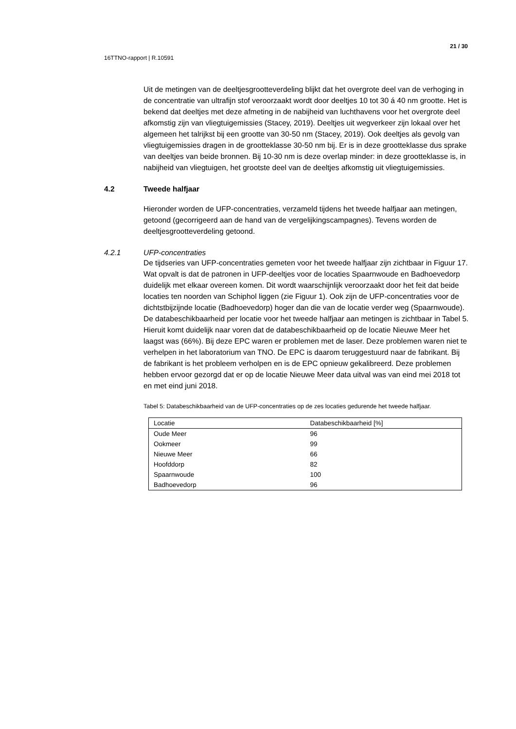21 / 30
16TTNO-rapport | R.10591
Uit de metingen van de deeltjesgrootteverdeling blijkt dat het overgrote deel van de verhoging in de concentratie van ultrafijn stof veroorzaakt wordt door deeltjes 10 tot 30 á 40 nm grootte. Het is bekend dat deeltjes met deze afmeting in de nabijheid van luchthavens voor het overgrote deel afkomstig zijn van vliegtuigemissies (Stacey, 2019). Deeltjes uit wegverkeer zijn lokaal over het algemeen het talrijkst bij een grootte van 30-50 nm (Stacey, 2019). Ook deeltjes als gevolg van vliegtuigemissies dragen in de grootteklasse 30-50 nm bij. Er is in deze grootteklasse dus sprake van deeltjes van beide bronnen. Bij 10-30 nm is deze overlap minder: in deze grootteklasse is, in nabijheid van vliegtuigen, het grootste deel van de deeltjes afkomstig uit vliegtuigemissies.
4.2 Tweede halfjaar
Hieronder worden de UFP-concentraties, verzameld tijdens het tweede halfjaar aan metingen, getoond (gecorrigeerd aan de hand van de vergelijkingscampagnes). Tevens worden de deeltjesgrootteverdeling getoond.
4.2.1 UFP-concentraties
De tijdseries van UFP-concentraties gemeten voor het tweede halfjaar zijn zichtbaar in Figuur 17. Wat opvalt is dat de patronen in UFP-deeltjes voor de locaties Spaarnwoude en Badhoevedorp duidelijk met elkaar overeen komen. Dit wordt waarschijnlijk veroorzaakt door het feit dat beide locaties ten noorden van Schiphol liggen (zie Figuur 1). Ook zijn de UFP-concentraties voor de dichtstbijzijnde locatie (Badhoevedorp) hoger dan die van de locatie verder weg (Spaarnwoude).
De databeschikbaarheid per locatie voor het tweede halfjaar aan metingen is zichtbaar in Tabel 5. Hieruit komt duidelijk naar voren dat de databeschikbaarheid op de locatie Nieuwe Meer het laagst was (66%). Bij deze EPC waren er problemen met de laser. Deze problemen waren niet te verhelpen in het laboratorium van TNO. De EPC is daarom teruggestuurd naar de fabrikant. Bij de fabrikant is het probleem verholpen en is de EPC opnieuw gekalibreerd. Deze problemen hebben ervoor gezorgd dat er op de locatie Nieuwe Meer data uitval was van eind mei 2018 tot en met eind juni 2018.
Tabel 5: Databeschikbaarheid van de UFP-concentraties op de zes locaties gedurende het tweede halfjaar.
| Locatie | Databeschikbaarheid [%] |
| --- | --- |
| Oude Meer | 96 |
| Ookmeer | 99 |
| Nieuwe Meer | 66 |
| Hoofddorp | 82 |
| Spaarnwoude | 100 |
| Badhoevedorp | 96 |